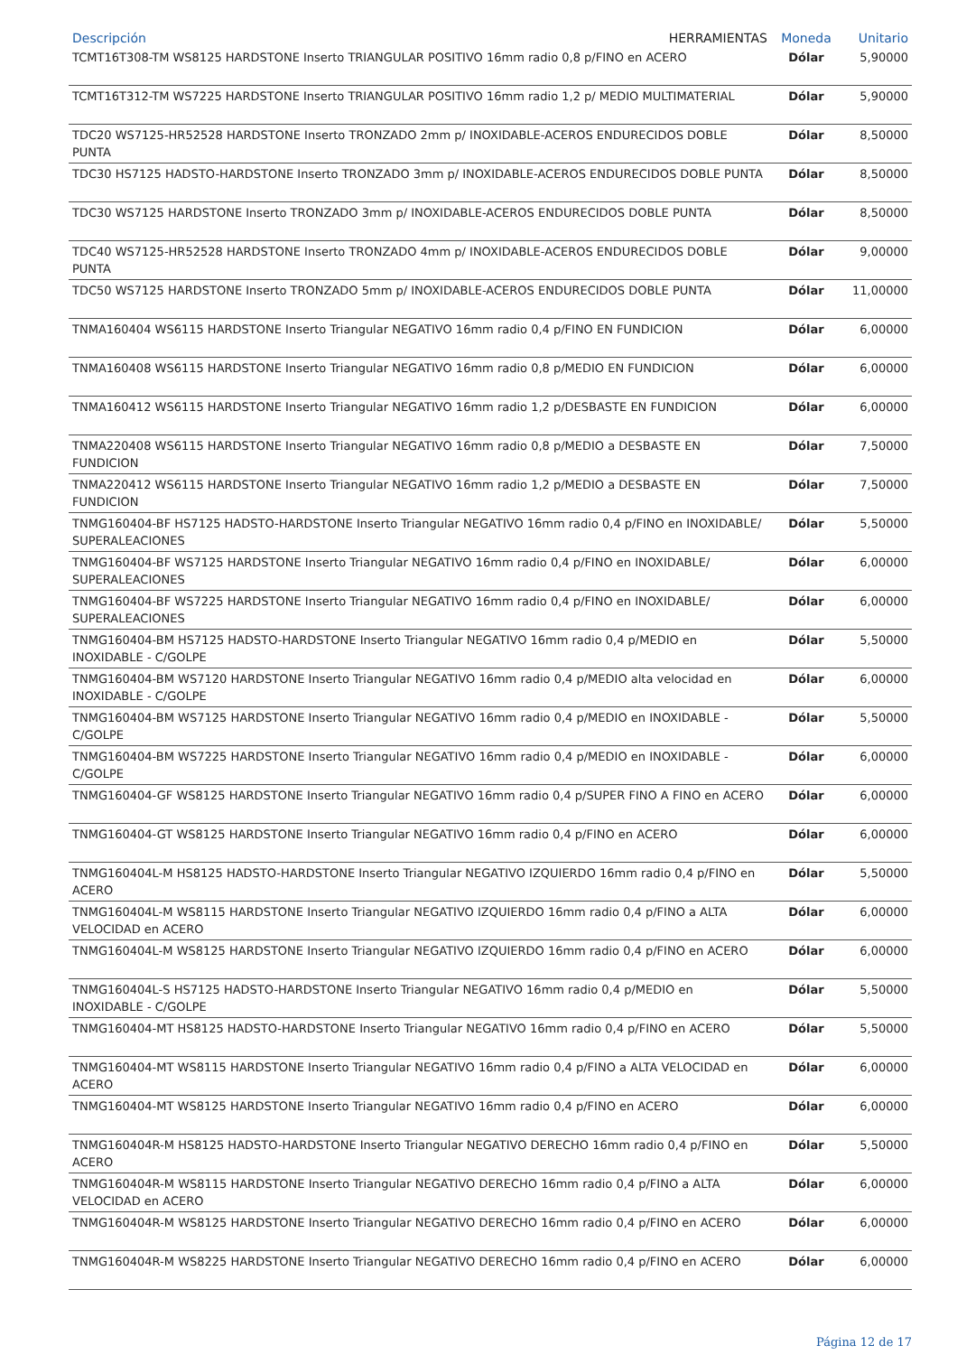| Descripción HERRAMIENTAS | Moneda | Unitario |
| --- | --- | --- |
| TCMT16T308-TM WS8125 HARDSTONE Inserto TRIANGULAR POSITIVO 16mm radio 0,8 p/FINO en ACERO | Dólar | 5,90000 |
| TCMT16T312-TM WS7225 HARDSTONE Inserto TRIANGULAR POSITIVO 16mm radio 1,2 p/ MEDIO MULTIMATERIAL | Dólar | 5,90000 |
| TDC20 WS7125-HR52528 HARDSTONE Inserto TRONZADO 2mm p/ INOXIDABLE-ACEROS ENDURECIDOS DOBLE PUNTA | Dólar | 8,50000 |
| TDC30 HS7125 HADSTO-HARDSTONE Inserto TRONZADO 3mm p/ INOXIDABLE-ACEROS ENDURECIDOS DOBLE PUNTA | Dólar | 8,50000 |
| TDC30 WS7125 HARDSTONE Inserto TRONZADO 3mm p/ INOXIDABLE-ACEROS ENDURECIDOS DOBLE PUNTA | Dólar | 8,50000 |
| TDC40 WS7125-HR52528 HARDSTONE Inserto TRONZADO 4mm p/ INOXIDABLE-ACEROS ENDURECIDOS DOBLE PUNTA | Dólar | 9,00000 |
| TDC50 WS7125 HARDSTONE Inserto TRONZADO 5mm p/ INOXIDABLE-ACEROS ENDURECIDOS DOBLE PUNTA | Dólar | 11,00000 |
| TNMA160404 WS6115 HARDSTONE Inserto Triangular NEGATIVO 16mm radio 0,4 p/FINO EN FUNDICION | Dólar | 6,00000 |
| TNMA160408 WS6115 HARDSTONE Inserto Triangular NEGATIVO 16mm radio 0,8 p/MEDIO EN FUNDICION | Dólar | 6,00000 |
| TNMA160412 WS6115 HARDSTONE Inserto Triangular NEGATIVO 16mm radio 1,2 p/DESBASTE EN FUNDICION | Dólar | 6,00000 |
| TNMA220408 WS6115 HARDSTONE Inserto Triangular NEGATIVO 16mm radio 0,8 p/MEDIO a DESBASTE EN FUNDICION | Dólar | 7,50000 |
| TNMA220412 WS6115 HARDSTONE Inserto Triangular NEGATIVO 16mm radio 1,2 p/MEDIO a DESBASTE EN FUNDICION | Dólar | 7,50000 |
| TNMG160404-BF HS7125 HADSTO-HARDSTONE Inserto Triangular NEGATIVO 16mm radio 0,4 p/FINO en INOXIDABLE/ SUPERALEACIONES | Dólar | 5,50000 |
| TNMG160404-BF WS7125 HARDSTONE Inserto Triangular NEGATIVO 16mm radio 0,4 p/FINO en INOXIDABLE/ SUPERALEACIONES | Dólar | 6,00000 |
| TNMG160404-BF WS7225 HARDSTONE Inserto Triangular NEGATIVO 16mm radio 0,4 p/FINO en INOXIDABLE/ SUPERALEACIONES | Dólar | 6,00000 |
| TNMG160404-BM HS7125 HADSTO-HARDSTONE Inserto Triangular NEGATIVO 16mm radio 0,4 p/MEDIO en INOXIDABLE - C/GOLPE | Dólar | 5,50000 |
| TNMG160404-BM WS7120 HARDSTONE Inserto Triangular NEGATIVO 16mm radio 0,4 p/MEDIO alta velocidad en INOXIDABLE - C/GOLPE | Dólar | 6,00000 |
| TNMG160404-BM WS7125 HARDSTONE Inserto Triangular NEGATIVO 16mm radio 0,4 p/MEDIO en INOXIDABLE - C/GOLPE | Dólar | 5,50000 |
| TNMG160404-BM WS7225 HARDSTONE Inserto Triangular NEGATIVO 16mm radio 0,4 p/MEDIO en INOXIDABLE - C/GOLPE | Dólar | 6,00000 |
| TNMG160404-GF WS8125 HARDSTONE Inserto Triangular NEGATIVO 16mm radio 0,4 p/SUPER FINO A FINO en ACERO | Dólar | 6,00000 |
| TNMG160404-GT WS8125 HARDSTONE Inserto Triangular NEGATIVO 16mm radio 0,4 p/FINO en ACERO | Dólar | 6,00000 |
| TNMG160404L-M HS8125 HADSTO-HARDSTONE Inserto Triangular NEGATIVO IZQUIERDO 16mm radio 0,4 p/FINO en ACERO | Dólar | 5,50000 |
| TNMG160404L-M WS8115 HARDSTONE Inserto Triangular NEGATIVO IZQUIERDO 16mm radio 0,4 p/FINO a ALTA VELOCIDAD en ACERO | Dólar | 6,00000 |
| TNMG160404L-M WS8125 HARDSTONE Inserto Triangular NEGATIVO IZQUIERDO 16mm radio 0,4 p/FINO en ACERO | Dólar | 6,00000 |
| TNMG160404L-S HS7125 HADSTO-HARDSTONE Inserto Triangular NEGATIVO 16mm radio 0,4 p/MEDIO en INOXIDABLE - C/GOLPE | Dólar | 5,50000 |
| TNMG160404-MT HS8125 HADSTO-HARDSTONE Inserto Triangular NEGATIVO 16mm radio 0,4 p/FINO en ACERO | Dólar | 5,50000 |
| TNMG160404-MT WS8115 HARDSTONE Inserto Triangular NEGATIVO 16mm radio 0,4 p/FINO a ALTA VELOCIDAD en ACERO | Dólar | 6,00000 |
| TNMG160404-MT WS8125 HARDSTONE Inserto Triangular NEGATIVO 16mm radio 0,4 p/FINO en ACERO | Dólar | 6,00000 |
| TNMG160404R-M HS8125 HADSTO-HARDSTONE Inserto Triangular NEGATIVO DERECHO 16mm radio 0,4 p/FINO en ACERO | Dólar | 5,50000 |
| TNMG160404R-M WS8115 HARDSTONE Inserto Triangular NEGATIVO DERECHO 16mm radio 0,4 p/FINO a ALTA VELOCIDAD en ACERO | Dólar | 6,00000 |
| TNMG160404R-M WS8125 HARDSTONE Inserto Triangular NEGATIVO DERECHO 16mm radio 0,4 p/FINO en ACERO | Dólar | 6,00000 |
| TNMG160404R-M WS8225 HARDSTONE Inserto Triangular NEGATIVO DERECHO 16mm radio 0,4 p/FINO en ACERO | Dólar | 6,00000 |
Página 12 de 17